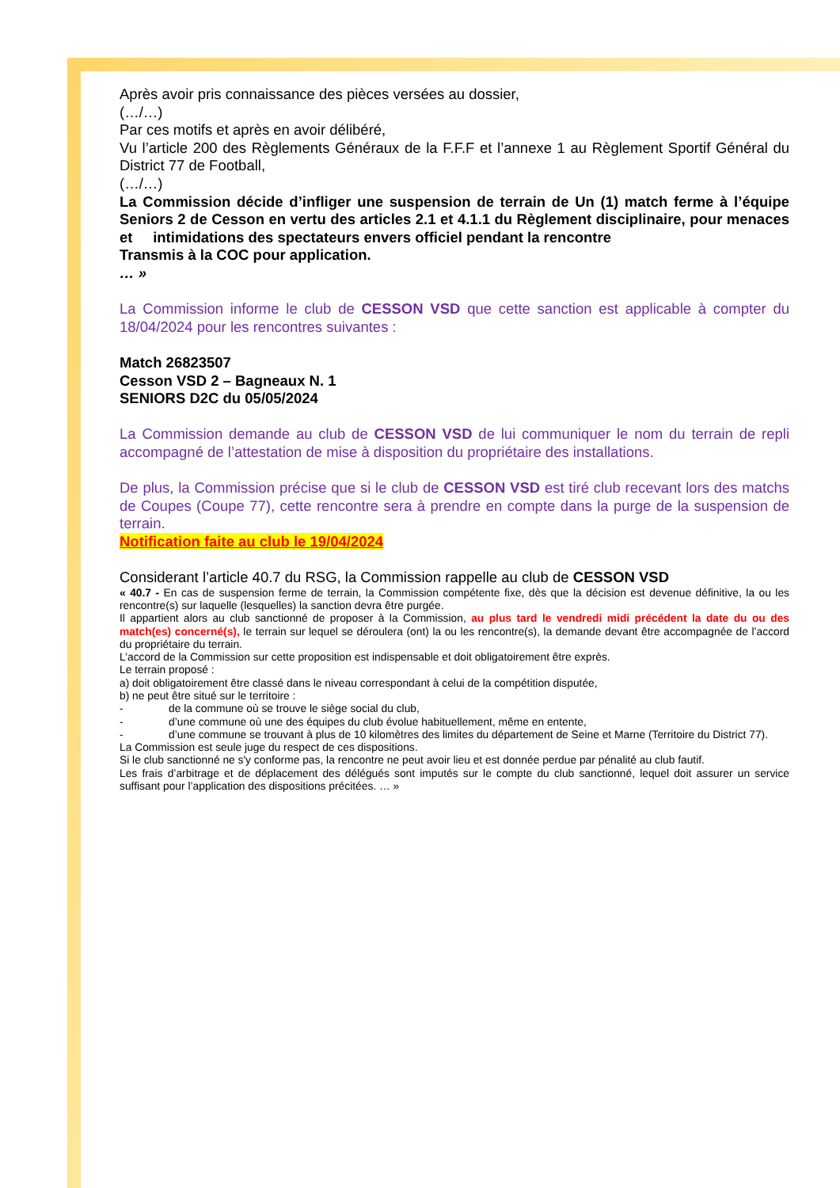Après avoir pris connaissance des pièces versées au dossier,
(…/…)
Par ces motifs et après en avoir délibéré,
Vu l’article 200 des Règlements Généraux de la F.F.F et l’annexe 1 au Règlement Sportif Général du District 77 de Football,
(…/…)
La Commission décide d’infliger une suspension de terrain de Un (1) match ferme à l’équipe Seniors 2 de Cesson en vertu des articles 2.1 et 4.1.1 du Règlement disciplinaire, pour menaces et intimidations des spectateurs envers officiel pendant la rencontre
Transmis à la COC pour application.
… »
La Commission informe le club de CESSON VSD que cette sanction est applicable à compter du 18/04/2024 pour les rencontres suivantes :
Match 26823507
Cesson VSD 2 – Bagneaux N. 1
SENIORS D2C du 05/05/2024
La Commission demande au club de CESSON VSD de lui communiquer le nom du terrain de repli accompagné de l’attestation de mise à disposition du propriétaire des installations.
De plus, la Commission précise que si le club de CESSON VSD est tiré club recevant lors des matchs de Coupes (Coupe 77), cette rencontre sera à prendre en compte dans la purge de la suspension de terrain.
Notification faite au club le 19/04/2024
Considerant l’article 40.7 du RSG, la Commission rappelle au club de CESSON VSD
« 40.7 - En cas de suspension ferme de terrain, la Commission compétente fixe, dès que la décision est devenue définitive, la ou les rencontre(s) sur laquelle (lesquelles) la sanction devra être purgée.
Il appartient alors au club sanctionné de proposer à la Commission, au plus tard le vendredi midi précédent la date du ou des match(es) concerné(s), le terrain sur lequel se déroulera (ont) la ou les rencontre(s), la demande devant être accompagnée de l’accord du propriétaire du terrain.
L’accord de la Commission sur cette proposition est indispensable et doit obligatoirement être exprès.
Le terrain proposé :
a) doit obligatoirement être classé dans le niveau correspondant à celui de la compétition disputée,
b) ne peut être situé sur le territoire :
- de la commune où se trouve le siège social du club,
- d’une commune où une des équipes du club évolue habituellement, même en entente,
- d’une commune se trouvant à plus de 10 kilomètres des limites du département de Seine et Marne (Territoire du District 77).
La Commission est seule juge du respect de ces dispositions.
Si le club sanctionné ne s'y conforme pas, la rencontre ne peut avoir lieu et est donnée perdue par pénalité au club fautif.
Les frais d’arbitrage et de déplacement des délégués sont imputés sur le compte du club sanctionné, lequel doit assurer un service suffisant pour l’application des dispositions précitées. … »